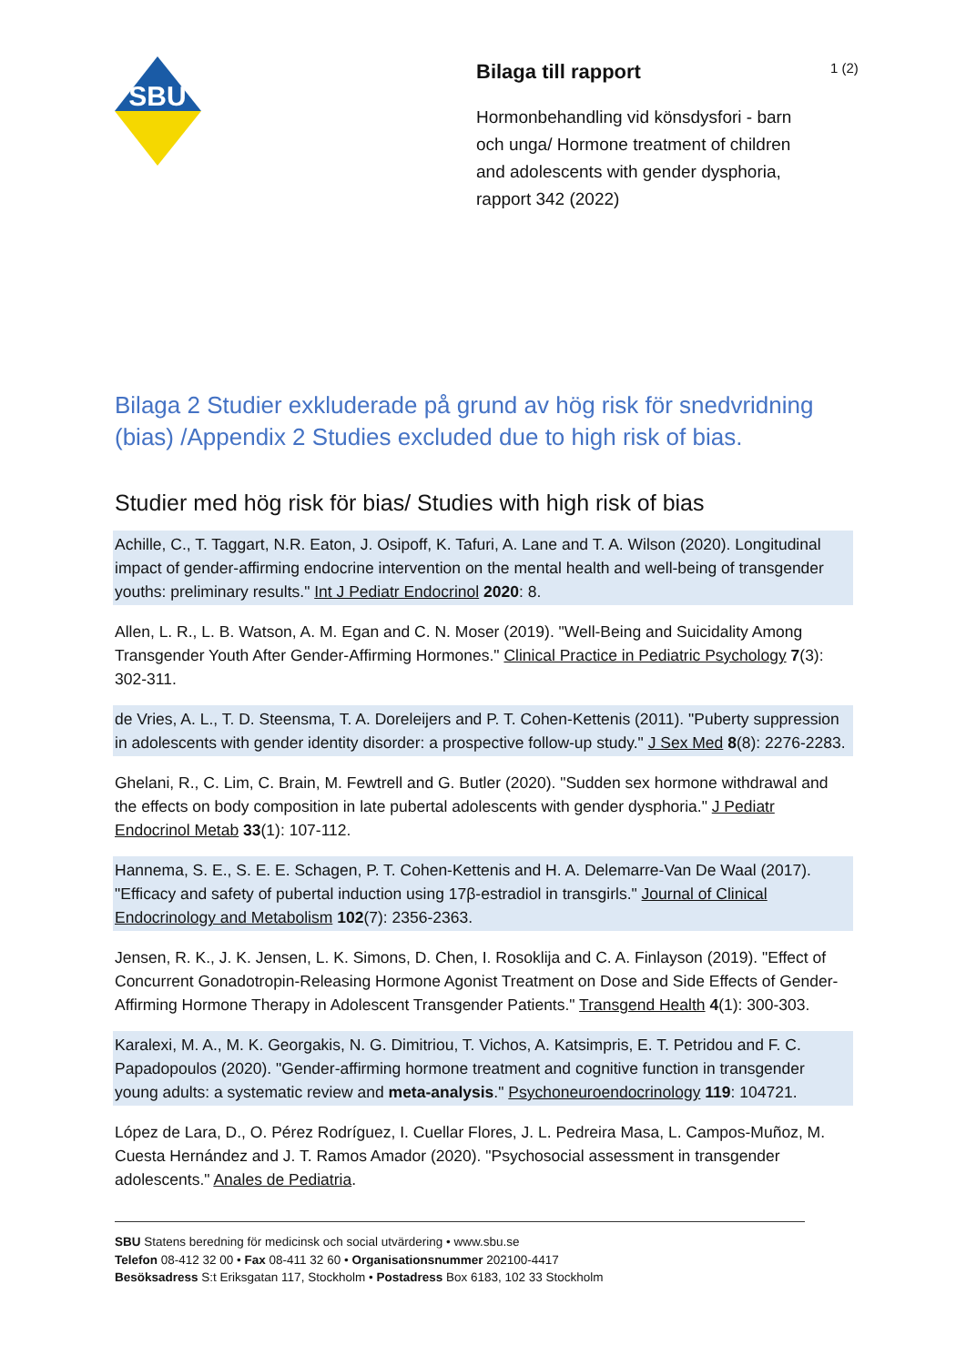SBU
Bilaga till rapport
Hormonbehandling vid könsdysfori - barn och unga/ Hormone treatment of children and adolescents with gender dysphoria, rapport 342 (2022)
1 (2)
Bilaga 2 Studier exkluderade på grund av hög risk för snedvridning (bias) /Appendix 2 Studies excluded due to high risk of bias.
Studier med hög risk för bias/ Studies with high risk of bias
Achille, C., T. Taggart, N.R. Eaton, J. Osipoff, K. Tafuri, A. Lane and T. A. Wilson (2020). Longitudinal impact of gender-affirming endocrine intervention on the mental health and well-being of transgender youths: preliminary results." Int J Pediatr Endocrinol 2020: 8.
Allen, L. R., L. B. Watson, A. M. Egan and C. N. Moser (2019). "Well-Being and Suicidality Among Transgender Youth After Gender-Affirming Hormones." Clinical Practice in Pediatric Psychology 7(3): 302-311.
de Vries, A. L., T. D. Steensma, T. A. Doreleijers and P. T. Cohen-Kettenis (2011). "Puberty suppression in adolescents with gender identity disorder: a prospective follow-up study." J Sex Med 8(8): 2276-2283.
Ghelani, R., C. Lim, C. Brain, M. Fewtrell and G. Butler (2020). "Sudden sex hormone withdrawal and the effects on body composition in late pubertal adolescents with gender dysphoria." J Pediatr Endocrinol Metab 33(1): 107-112.
Hannema, S. E., S. E. E. Schagen, P. T. Cohen-Kettenis and H. A. Delemarre-Van De Waal (2017). "Efficacy and safety of pubertal induction using 17β-estradiol in transgirls." Journal of Clinical Endocrinology and Metabolism 102(7): 2356-2363.
Jensen, R. K., J. K. Jensen, L. K. Simons, D. Chen, I. Rosoklija and C. A. Finlayson (2019). "Effect of Concurrent Gonadotropin-Releasing Hormone Agonist Treatment on Dose and Side Effects of Gender-Affirming Hormone Therapy in Adolescent Transgender Patients." Transgend Health 4(1): 300-303.
Karalexi, M. A., M. K. Georgakis, N. G. Dimitriou, T. Vichos, A. Katsimpris, E. T. Petridou and F. C. Papadopoulos (2020). "Gender-affirming hormone treatment and cognitive function in transgender young adults: a systematic review and meta-analysis." Psychoneuroendocrinology 119: 104721.
López de Lara, D., O. Pérez Rodríguez, I. Cuellar Flores, J. L. Pedreira Masa, L. Campos-Muñoz, M. Cuesta Hernández and J. T. Ramos Amador (2020). "Psychosocial assessment in transgender adolescents." Anales de Pediatria.
SBU Statens beredning för medicinsk och social utvärdering • www.sbu.se
Telefon 08-412 32 00 • Fax 08-411 32 60 • Organisationsnummer 202100-4417
Besöksadress S:t Eriksgatan 117, Stockholm • Postadress Box 6183, 102 33 Stockholm